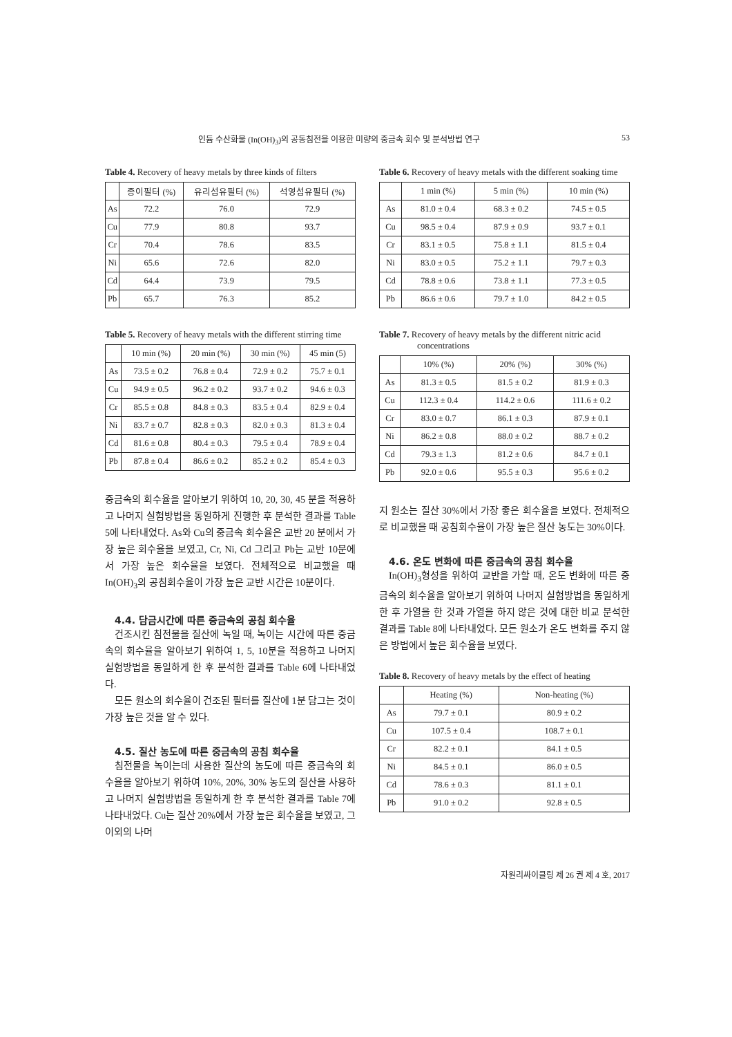인듐 수산화물 (In(OH)<sub>3</sub>)의 공동침전을 이용한 미량의 중금속 회수 및 분석방법 연구 53
Table 4. Recovery of heavy metals by three kinds of filters
| | 종이필터 (%) | 유리섬유필터 (%) | 석영섬유필터 (%) |
| --- | --- | --- | --- |
| As | 72.2 | 76.0 | 72.9 |
| Cu | 77.9 | 80.8 | 93.7 |
| Cr | 70.4 | 78.6 | 83.5 |
| Ni | 65.6 | 72.6 | 82.0 |
| Cd | 64.4 | 73.9 | 79.5 |
| Pb | 65.7 | 76.3 | 85.2 |
Table 5. Recovery of heavy metals with the different stirring time
| | 10 min (%) | 20 min (%) | 30 min (%) | 45 min (5) |
| --- | --- | --- | --- | --- |
| As | 73.5 ± 0.2 | 76.8 ± 0.4 | 72.9 ± 0.2 | 75.7 ± 0.1 |
| Cu | 94.9 ± 0.5 | 96.2 ± 0.2 | 93.7 ± 0.2 | 94.6 ± 0.3 |
| Cr | 85.5 ± 0.8 | 84.8 ± 0.3 | 83.5 ± 0.4 | 82.9 ± 0.4 |
| Ni | 83.7 ± 0.7 | 82.8 ± 0.3 | 82.0 ± 0.3 | 81.3 ± 0.4 |
| Cd | 81.6 ± 0.8 | 80.4 ± 0.3 | 79.5 ± 0.4 | 78.9 ± 0.4 |
| Pb | 87.8 ± 0.4 | 86.6 ± 0.2 | 85.2 ± 0.2 | 85.4 ± 0.3 |
중금속의 회수율을 알아보기 위하여 10, 20, 30, 45 분을 적용하고 나머지 실험방법을 동일하게 진행한 후 분석한 결과를 Table 5에 나타내었다. As와 Cu의 중금속 회수율은 교반 20 분에서 가장 높은 회수율을 보였고, Cr, Ni, Cd 그리고 Pb는 교반 10분에서 가장 높은 회수율을 보였다. 전체적으로 비교했을 때 In(OH)<sub>3</sub>의 공침회수율이 가장 높은 교반 시간은 10분이다.
4.4. 담금시간에 따른 중금속의 공침 회수율
건조시킨 침전물을 질산에 녹일 때, 녹이는 시간에 따른 중금속의 회수율을 알아보기 위하여 1, 5, 10분을 적용하고 나머지 실험방법을 동일하게 한 후 분석한 결과를 Table 6에 나타내었다.
모든 원소의 회수율이 건조된 필터를 질산에 1분 담그는 것이 가장 높은 것을 알 수 있다.
4.5. 질산 농도에 따른 중금속의 공침 회수율
침전물을 녹이는데 사용한 질산의 농도에 따른 중금속의 회수율을 알아보기 위하여 10%, 20%, 30% 농도의 질산을 사용하고 나머지 실험방법을 동일하게 한 후 분석한 결과를 Table 7에 나타내었다. Cu는 질산 20%에서 가장 높은 회수율을 보였고, 그 이외의 나머
Table 6. Recovery of heavy metals with the different soaking time
| | 1 min (%) | 5 min (%) | 10 min (%) |
| --- | --- | --- | --- |
| As | 81.0 ± 0.4 | 68.3 ± 0.2 | 74.5 ± 0.5 |
| Cu | 98.5 ± 0.4 | 87.9 ± 0.9 | 93.7 ± 0.1 |
| Cr | 83.1 ± 0.5 | 75.8 ± 1.1 | 81.5 ± 0.4 |
| Ni | 83.0 ± 0.5 | 75.2 ± 1.1 | 79.7 ± 0.3 |
| Cd | 78.8 ± 0.6 | 73.8 ± 1.1 | 77.3 ± 0.5 |
| Pb | 86.6 ± 0.6 | 79.7 ± 1.0 | 84.2 ± 0.5 |
Table 7. Recovery of heavy metals by the different nitric acid concentrations
| | 10% (%) | 20% (%) | 30% (%) |
| --- | --- | --- | --- |
| As | 81.3 ± 0.5 | 81.5 ± 0.2 | 81.9 ± 0.3 |
| Cu | 112.3 ± 0.4 | 114.2 ± 0.6 | 111.6 ± 0.2 |
| Cr | 83.0 ± 0.7 | 86.1 ± 0.3 | 87.9 ± 0.1 |
| Ni | 86.2 ± 0.8 | 88.0 ± 0.2 | 88.7 ± 0.2 |
| Cd | 79.3 ± 1.3 | 81.2 ± 0.6 | 84.7 ± 0.1 |
| Pb | 92.0 ± 0.6 | 95.5 ± 0.3 | 95.6 ± 0.2 |
지 원소는 질산 30%에서 가장 좋은 회수율을 보였다. 전체적으로 비교했을 때 공침회수율이 가장 높은 질산 농도는 30%이다.
4.6. 온도 변화에 따른 중금속의 공침 회수율
In(OH)<sub>3</sub>형성을 위하여 교반을 가할 때, 온도 변화에 따른 중금속의 회수율을 알아보기 위하여 나머지 실험방법을 동일하게 한 후 가열을 한 것과 가열을 하지 않은 것에 대한 비교 분석한 결과를 Table 8에 나타내었다. 모든 원소가 온도 변화를 주지 않은 방법에서 높은 회수율을 보였다.
Table 8. Recovery of heavy metals by the effect of heating
| | Heating (%) | Non-heating (%) |
| --- | --- | --- |
| As | 79.7 ± 0.1 | 80.9 ± 0.2 |
| Cu | 107.5 ± 0.4 | 108.7 ± 0.1 |
| Cr | 82.2 ± 0.1 | 84.1 ± 0.5 |
| Ni | 84.5 ± 0.1 | 86.0 ± 0.5 |
| Cd | 78.6 ± 0.3 | 81.1 ± 0.1 |
| Pb | 91.0 ± 0.2 | 92.8 ± 0.5 |
자원리싸이클링 제 26 권 제 4 호, 2017